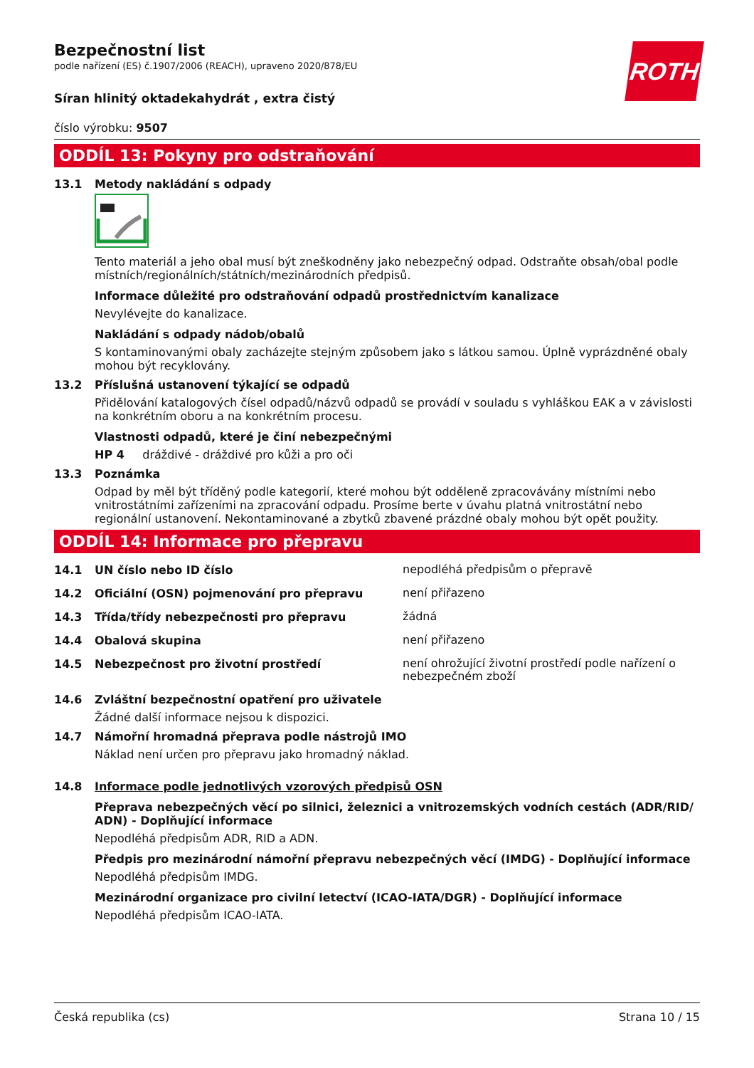ROTH
Bezpečnostní list
podle nařízení (ES) č.1907/2006 (REACH), upraveno 2020/878/EU
Síran hlinitý oktadekahydrát , extra čistý
číslo výrobku: 9507
ODDÍL 13: Pokyny pro odstraňování
13.1 Metody nakládání s odpady
Tento materiál a jeho obal musí být zneškodněny jako nebezpečný odpad. Odstraňte obsah/obal podle místních/regionálních/státních/mezinárodních předpisů.
Informace důležité pro odstraňování odpadů prostřednictvím kanalizace
Nevylévejte do kanalizace.
Nakládání s odpady nádob/obalů
S kontaminovanými obaly zacházejte stejným způsobem jako s látkou samou. Úplně vyprázdněné obaly mohou být recyklovány.
13.2 Příslušná ustanovení týkající se odpadů
Přidělování katalogových čísel odpadů/názvů odpadů se provádí v souladu s vyhláškou EAK a v závislosti na konkrétním oboru a na konkrétním procesu.
Vlastnosti odpadů, které je činí nebezpečnými
HP 4 dráždivé - dráždivé pro kůži a pro oči
13.3 Poznámka
Odpad by měl být tříděný podle kategorií, které mohou být odděleně zpracovávány místními nebo vnitrostátními zařízeními na zpracování odpadu. Prosíme berte v úvahu platná vnitrostátní nebo regionální ustanovení. Nekontaminované a zbytků zbavené prázdné obaly mohou být opět použity.
ODDÍL 14: Informace pro přepravu
14.1 UN číslo nebo ID číslo nepodléhá předpisům o přepravě
14.2 Oficiální (OSN) pojmenování pro přepravu není přiřazeno
14.3 Třída/třídy nebezpečnosti pro přepravu žádná
14.4 Obalová skupina není přiřazeno
14.5 Nebezpečnost pro životní prostředí není ohrožující životní prostředí podle nařízení o nebezpečném zboží
14.6 Zvláštní bezpečnostní opatření pro uživatele
Žádné další informace nejsou k dispozici.
14.7 Námořní hromadná přeprava podle nástrojů IMO
Náklad není určen pro přepravu jako hromadný náklad.
14.8 Informace podle jednotlivých vzorových předpisů OSN
Přeprava nebezpečných věcí po silnici, železnici a vnitrozemských vodních cestách (ADR/RID/ ADN) - Doplňující informace
Nepodléhá předpisům ADR, RID a ADN.
Předpis pro mezinárodní námořní přepravu nebezpečných věcí (IMDG) - Doplňující informace
Nepodléhá předpisům IMDG.
Mezinárodní organizace pro civilní letectví (ICAO-IATA/DGR) - Doplňující informace
Nepodléhá předpisům ICAO-IATA.
Česká republika (cs) Strana 10 / 15